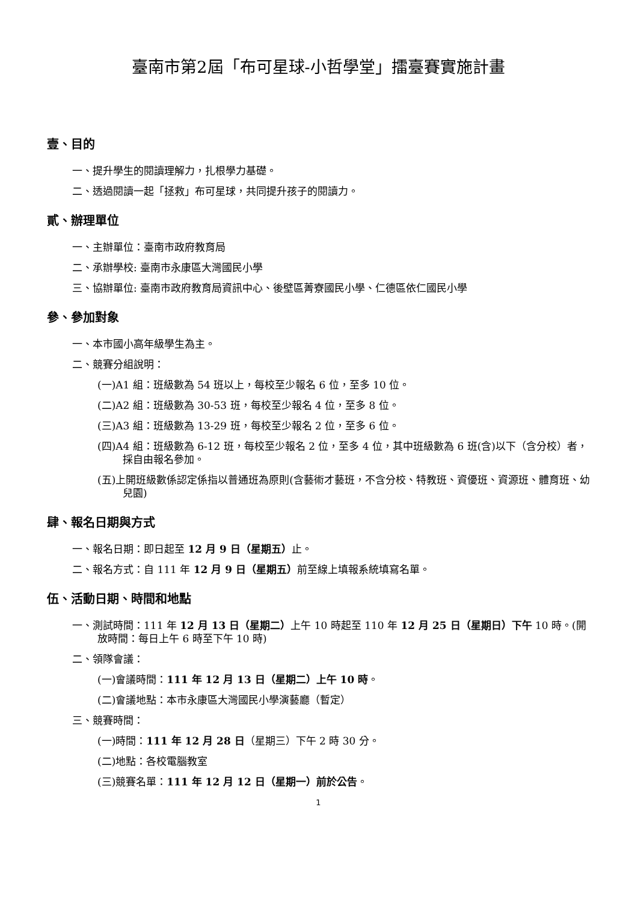臺南市第2屆「布可星球-小哲學堂」擂臺賽實施計畫
壹、目的
一、提升學生的閱讀理解力，扎根學力基礎。
二、透過閱讀一起「拯救」布可星球，共同提升孩子的閱讀力。
貳、辦理單位
一、主辦單位：臺南市政府教育局
二、承辦學校: 臺南市永康區大灣國民小學
三、協辦單位: 臺南市政府教育局資訊中心、後壁區菁寮國民小學、仁德區依仁國民小學
參、參加對象
一、本市國小高年級學生為主。
二、競賽分組說明：
(一)A1 組：班級數為 54 班以上，每校至少報名 6 位，至多 10 位。
(二)A2 組：班級數為 30-53 班，每校至少報名 4 位，至多 8 位。
(三)A3 組：班級數為 13-29 班，每校至少報名 2 位，至多 6 位。
(四)A4 組：班級數為 6-12 班，每校至少報名 2 位，至多 4 位，其中班級數為 6 班(含)以下（含分校）者，採自由報名參加。
(五)上開班級數係認定係指以普通班為原則(含藝術才藝班，不含分校、特教班、資優班、資源班、體育班、幼兒園)
肆、報名日期與方式
一、報名日期：即日起至 12 月 9 日（星期五）止。
二、報名方式：自 111 年 12 月 9 日（星期五）前至線上填報系統填寫名單。
伍、活動日期、時間和地點
一、測試時間：111 年 12 月 13 日（星期二）上午 10 時起至 110 年 12 月 25 日（星期日）下午 10 時。(開放時間：每日上午 6 時至下午 10 時)
二、領隊會議：
(一)會議時間：111 年 12 月 13 日（星期二）上午 10 時。
(二)會議地點：本市永康區大灣國民小學演藝廳（暫定）
三、競賽時間：
(一)時間：111 年 12 月 28 日（星期三）下午 2 時 30 分。
(二)地點：各校電腦教室
(三)競賽名單：111 年 12 月 12 日（星期一）前於公告。
1